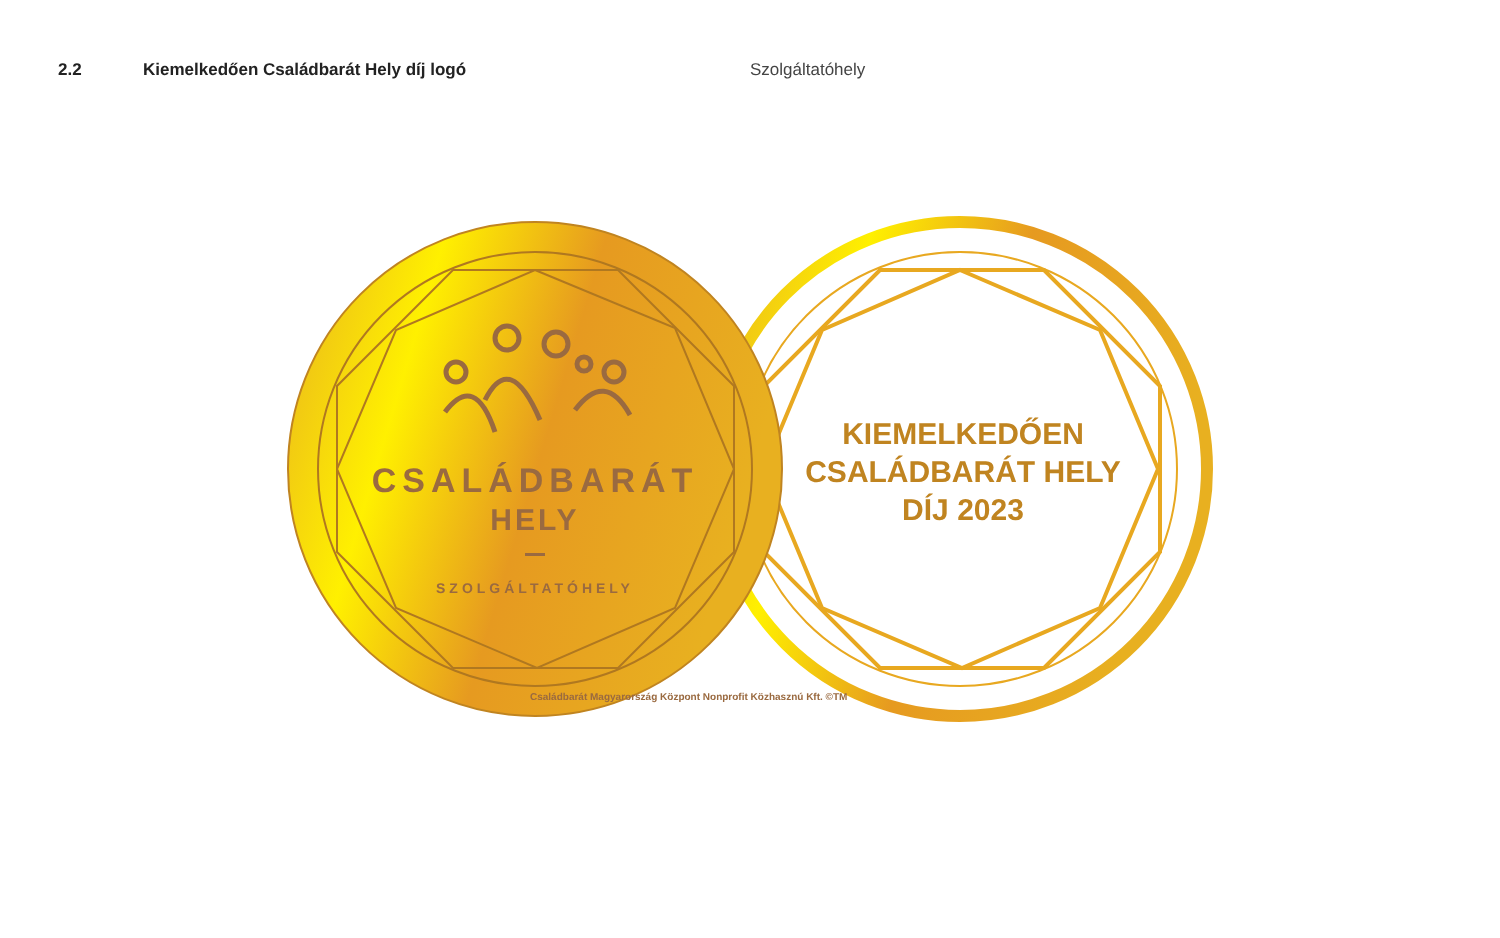2.2 Kiemelkedően Családbarát Hely díj logó Szolgáltatóhely
KIEMELKEDŐEN
CSALÁDBARÁT HELY
DÍJ 2023
CSALÁDBARÁT
HELY
SZOLGÁLTATÓHELY
Családbarát Magyarország Központ Nonprofit Közhasznú Kft. ©TM